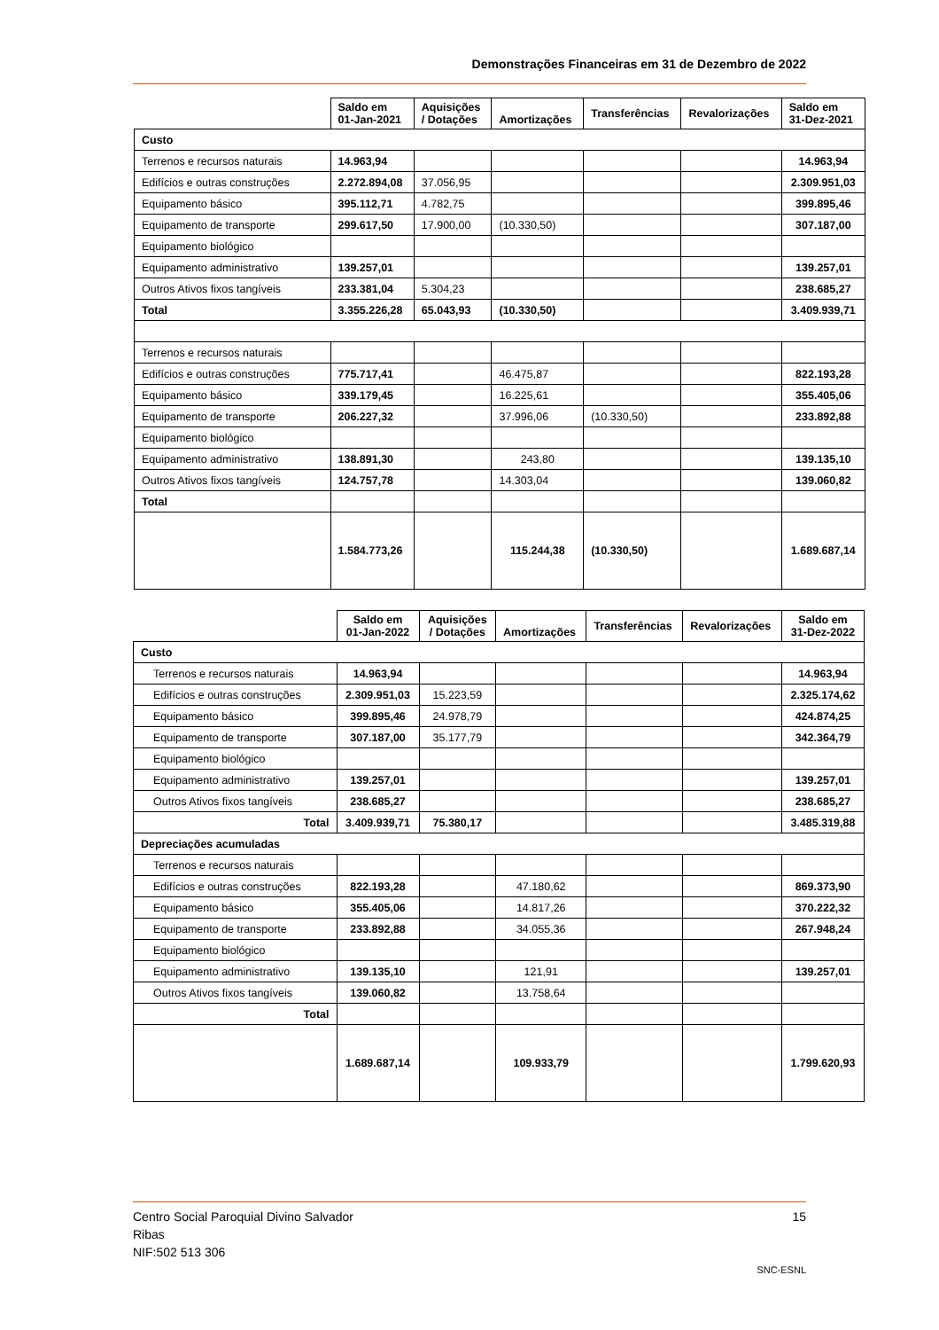Demonstrações Financeiras em 31 de Dezembro de 2022
| | Saldo em 01-Jan-2021 | Aquisições / Dotações | Amortizações | Transferências | Revalorizações | Saldo em 31-Dez-2021 |
| --- | --- | --- | --- | --- | --- | --- |
| Custo | | | | | | |
| Terrenos e recursos naturais | 14.963,94 | | | | | 14.963,94 |
| Edifícios e outras construções | 2.272.894,08 | 37.056,95 | | | | 2.309.951,03 |
| Equipamento básico | 395.112,71 | 4.782,75 | | | | 399.895,46 |
| Equipamento de transporte | 299.617,50 | 17.900,00 | (10.330,50) | | | 307.187,00 |
| Equipamento biológico | | | | | | |
| Equipamento administrativo | 139.257,01 | | | | | 139.257,01 |
| Outros Ativos fixos tangíveis | 233.381,04 | 5.304,23 | | | | 238.685,27 |
| Total | 3.355.226,28 | 65.043,93 | (10.330,50) | | | 3.409.939,71 |
| Terrenos e recursos naturais | | | | | | |
| Edifícios e outras construções | 775.717,41 | | 46.475,87 | | | 822.193,28 |
| Equipamento básico | 339.179,45 | | 16.225,61 | | | 355.405,06 |
| Equipamento de transporte | 206.227,32 | | 37.996,06 | (10.330,50) | | 233.892,88 |
| Equipamento biológico | | | | | | |
| Equipamento administrativo | 138.891,30 | | 243,80 | | | 139.135,10 |
| Outros Ativos fixos tangíveis | 124.757,78 | | 14.303,04 | | | 139.060,82 |
| Total | | | | | | |
| | 1.584.773,26 | | 115.244,38 | (10.330,50) | | 1.689.687,14 |
| | Saldo em 01-Jan-2022 | Aquisições / Dotações | Amortizações | Transferências | Revalorizações | Saldo em 31-Dez-2022 |
| --- | --- | --- | --- | --- | --- | --- |
| Custo | | | | | | |
| Terrenos e recursos naturais | 14.963,94 | | | | | 14.963,94 |
| Edifícios e outras construções | 2.309.951,03 | 15.223,59 | | | | 2.325.174,62 |
| Equipamento básico | 399.895,46 | 24.978,79 | | | | 424.874,25 |
| Equipamento de transporte | 307.187,00 | 35.177,79 | | | | 342.364,79 |
| Equipamento biológico | | | | | | |
| Equipamento administrativo | 139.257,01 | | | | | 139.257,01 |
| Outros Ativos fixos tangíveis | 238.685,27 | | | | | 238.685,27 |
| Total | 3.409.939,71 | 75.380,17 | | | | 3.485.319,88 |
| Depreciações acumuladas | | | | | | |
| Terrenos e recursos naturais | | | | | | |
| Edifícios e outras construções | 822.193,28 | | 47.180,62 | | | 869.373,90 |
| Equipamento básico | 355.405,06 | | 14.817,26 | | | 370.222,32 |
| Equipamento de transporte | 233.892,88 | | 34.055,36 | | | 267.948,24 |
| Equipamento biológico | | | | | | |
| Equipamento administrativo | 139.135,10 | | 121,91 | | | 139.257,01 |
| Outros Ativos fixos tangíveis | 139.060,82 | | 13.758,64 | | | |
| Total | | | | | | |
| | 1.689.687,14 | | 109.933,79 | | | 1.799.620,93 |
Centro Social Paroquial Divino Salvador 15
Ribas
NIF:502 513 306
SNC-ESNL